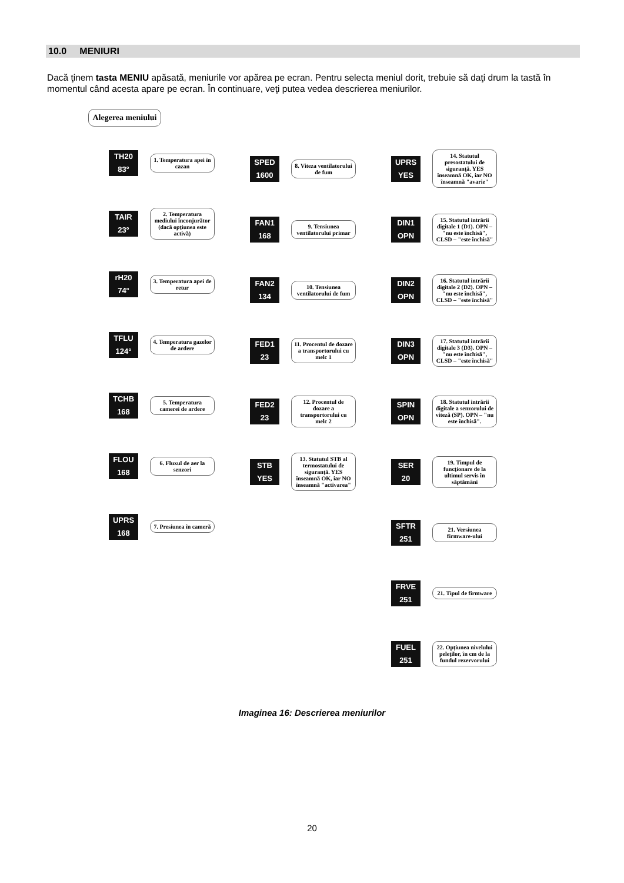10.0 MENIURI
Dacă ţinem tasta MENIU apăsată, meniurile vor apărea pe ecran. Pentru selecta meniul dorit, trebuie să daţi drum la tastă în momentul când acesta apare pe ecran. În continuare, veţi putea vedea descrierea meniurilor.
Alegerea meniului
TH20
83°
1. Temperatura apei în cazan
TAIR
23°
2. Temperatura mediului înconjurător (dacă opţiunea este activă)
rH20
74°
3. Temperatura apei de retur
TFLU
124°
4. Temperatura gazelor de ardere
TCHB
168
5. Temperatura camerei de ardere
FLOU
168
6. Fluxul de aer la senzori
UPRS
168
7. Presiunea în cameră
SPED
1600
8. Viteza ventilatorului de fum
FAN1
168
9. Tensiunea ventilatorului primar
FAN2
134
10. Tensiunea ventilatorului de fum
FED1
23
11. Procentul de dozare a transportorului cu melc 1
FED2
23
12. Procentul de dozare a transportorului cu melc 2
STB
YES
13. Statutul STB al termostatului de siguranţă. YES înseamnă OK, iar NO înseamnă "activarea"
UPRS
YES
14. Statutul presostatului de siguranţă. YES înseamnă OK, iar NO înseamnă "avarie"
DIN1
OPN
15. Statutul intrării digitale 1 (D1). OPN – "nu este închisă", CLSD – "este închisă"
DIN2
OPN
16. Statutul intrării digitale 2 (D2). OPN – "nu este închisă", CLSD – "este închisă"
DIN3
OPN
17. Statutul intrării digitale 3 (D3). OPN – "nu este închisă", CLSD – "este închisă"
SPIN
OPN
18. Statutul intrării digitale a senzorului de viteză (SP). OPN – "nu este închisă".
SER
20
19. Timpul de funcţionare de la ultimul servis în săptămâni
SFTR
251
21. Versiunea firmware-ului
FRVE
251
21. Tipul de firmware
FUEL
251
22. Opţiunea nivelului peleţilor, în cm de la fundul rezervorului
Imaginea 16: Descrierea meniurilor
20